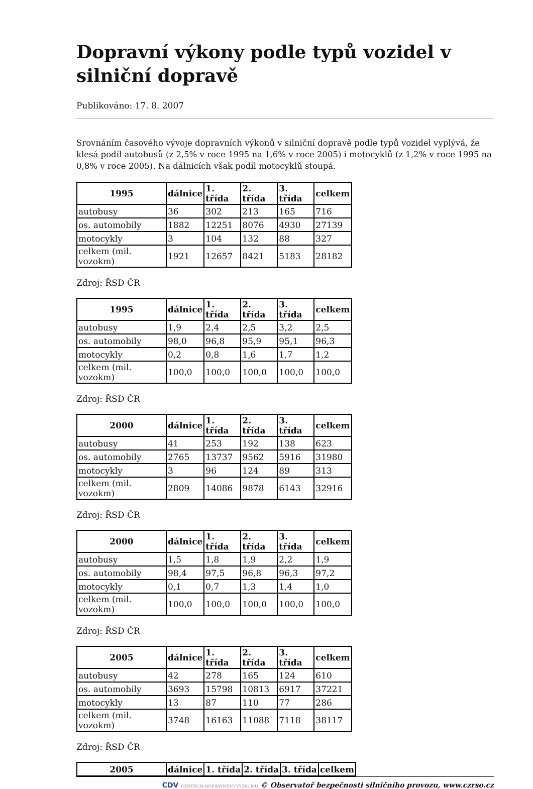Dopravní výkony podle typů vozidel v silniční dopravě
Publikováno: 17. 8. 2007
Srovnáním časového vývoje dopravních výkonů v silniční dopravě podle typů vozidel vyplývá, že klesá podíl autobusů (z 2,5% v roce 1995 na 1,6% v roce 2005) i motocyklů (z 1,2% v roce 1995 na 0,8% v roce 2005). Na dálnicích však podíl motocyklů stoupá.
| 1995 | dálnice | 1. třída | 2. třída | 3. třída | celkem |
| --- | --- | --- | --- | --- | --- |
| autobusy | 36 | 302 | 213 | 165 | 716 |
| os. automobily | 1882 | 12251 | 8076 | 4930 | 27139 |
| motocykly | 3 | 104 | 132 | 88 | 327 |
| celkem (mil. vozokm) | 1921 | 12657 | 8421 | 5183 | 28182 |
Zdroj: ŘSD ČR
| 1995 | dálnice | 1. třída | 2. třída | 3. třída | celkem |
| --- | --- | --- | --- | --- | --- |
| autobusy | 1,9 | 2,4 | 2,5 | 3,2 | 2,5 |
| os. automobily | 98,0 | 96,8 | 95,9 | 95,1 | 96,3 |
| motocykly | 0,2 | 0,8 | 1,6 | 1,7 | 1,2 |
| celkem (mil. vozokm) | 100,0 | 100,0 | 100,0 | 100,0 | 100,0 |
Zdroj: ŘSD ČR
| 2000 | dálnice | 1. třída | 2. třída | 3. třída | celkem |
| --- | --- | --- | --- | --- | --- |
| autobusy | 41 | 253 | 192 | 138 | 623 |
| os. automobily | 2765 | 13737 | 9562 | 5916 | 31980 |
| motocykly | 3 | 96 | 124 | 89 | 313 |
| celkem (mil. vozokm) | 2809 | 14086 | 9878 | 6143 | 32916 |
Zdroj: ŘSD ČR
| 2000 | dálnice | 1. třída | 2. třída | 3. třída | celkem |
| --- | --- | --- | --- | --- | --- |
| autobusy | 1,5 | 1,8 | 1,9 | 2,2 | 1,9 |
| os. automobily | 98,4 | 97,5 | 96,8 | 96,3 | 97,2 |
| motocykly | 0,1 | 0,7 | 1,3 | 1,4 | 1,0 |
| celkem (mil. vozokm) | 100,0 | 100,0 | 100,0 | 100,0 | 100,0 |
Zdroj: ŘSD ČR
| 2005 | dálnice | 1. třída | 2. třída | 3. třída | celkem |
| --- | --- | --- | --- | --- | --- |
| autobusy | 42 | 278 | 165 | 124 | 610 |
| os. automobily | 3693 | 15798 | 10813 | 6917 | 37221 |
| motocykly | 13 | 87 | 110 | 77 | 286 |
| celkem (mil. vozokm) | 3748 | 16163 | 11088 | 7118 | 38117 |
Zdroj: ŘSD ČR
| 2005 | dálnice | 1. třída | 2. třída | 3. třída | celkem |
| --- | --- | --- | --- | --- | --- |
CDV CENTRUM DOPRAVNÍHO VÝZKUMU © Observatoř bezpečnosti silničního provozu, www.czrso.cz